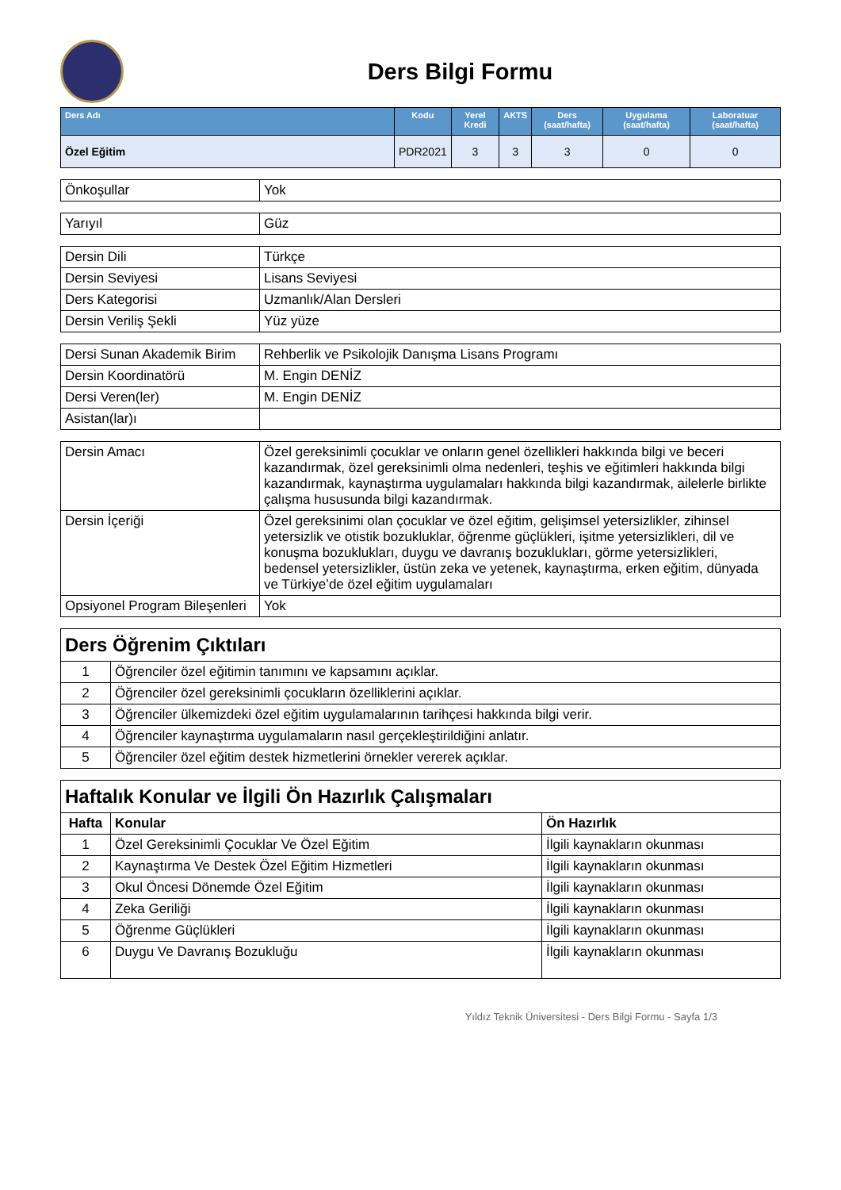Ders Bilgi Formu
| Ders Adı | Kodu | Yerel Kredi | AKTS | Ders (saat/hafta) | Uygulama (saat/hafta) | Laboratuar (saat/hafta) |
| --- | --- | --- | --- | --- | --- | --- |
| Özel Eğitim | PDR2021 | 3 | 3 | 3 | 0 | 0 |
| Önkoşullar | Yok |
| Yarıyıl | Güz |
| Dersin Dili | Türkçe |
| Dersin Seviyesi | Lisans Seviyesi |
| Ders Kategorisi | Uzmanlık/Alan Dersleri |
| Dersin Veriliş Şekli | Yüz yüze |
| Dersi Sunan Akademik Birim | Rehberlik ve Psikolojik Danışma Lisans Programı |
| Dersin Koordinatörü | M. Engin DENİZ |
| Dersi Veren(ler) | M. Engin DENİZ |
| Asistan(lar)ı | |
| Dersin Amacı | Özel gereksinimli çocuklar ve onların genel özellikleri hakkında bilgi ve beceri kazandırmak, özel gereksinimli olma nedenleri, teşhis ve eğitimleri hakkında bilgi kazandırmak, kaynaştırma uygulamaları hakkında bilgi kazandırmak, ailelerle birlikte çalışma hususunda bilgi kazandırmak. |
| Dersin İçeriği | Özel gereksinimi olan çocuklar ve özel eğitim, gelişimsel yetersizlikler, zihinsel yetersizlik ve otistik bozukluklar, öğrenme güçlükleri, işitme yetersizlikleri, dil ve konuşma bozuklukları, duygu ve davranış bozuklukları, görme yetersizlikleri, bedensel yetersizlikler, üstün zeka ve yetenek, kaynaştırma, erken eğitim, dünyada ve Türkiye’de özel eğitim uygulamaları |
| Opsiyonel Program Bileşenleri | Yok |
| Ders Öğrenim Çıktıları | |
| 1 | Öğrenciler özel eğitimin tanımını ve kapsamını açıklar. |
| 2 | Öğrenciler özel gereksinimli çocukların özelliklerini açıklar. |
| 3 | Öğrenciler ülkemizdeki özel eğitim uygulamalarının tarihçesi hakkında bilgi verir. |
| 4 | Öğrenciler kaynaştırma uygulamaların nasıl gerçekleştirildiğini anlatır. |
| 5 | Öğrenciler özel eğitim destek hizmetlerini örnekler vererek açıklar. |
| Haftalık Konular ve İlgili Ön Hazırlık Çalışmaları | | |
| Hafta | Konular | Ön Hazırlık |
| 1 | Özel Gereksinimli Çocuklar Ve Özel Eğitim | İlgili kaynakların okunması |
| 2 | Kaynaştırma Ve Destek Özel Eğitim Hizmetleri | İlgili kaynakların okunması |
| 3 | Okul Öncesi Dönemde Özel Eğitim | İlgili kaynakların okunması |
| 4 | Zeka Geriliği | İlgili kaynakların okunması |
| 5 | Öğrenme Güçlükleri | İlgili kaynakların okunması |
| 6 | Duygu Ve Davranış Bozukluğu | İlgili kaynakların okunması |
Yıldız Teknik Üniversitesi - Ders Bilgi Formu - Sayfa 1/3